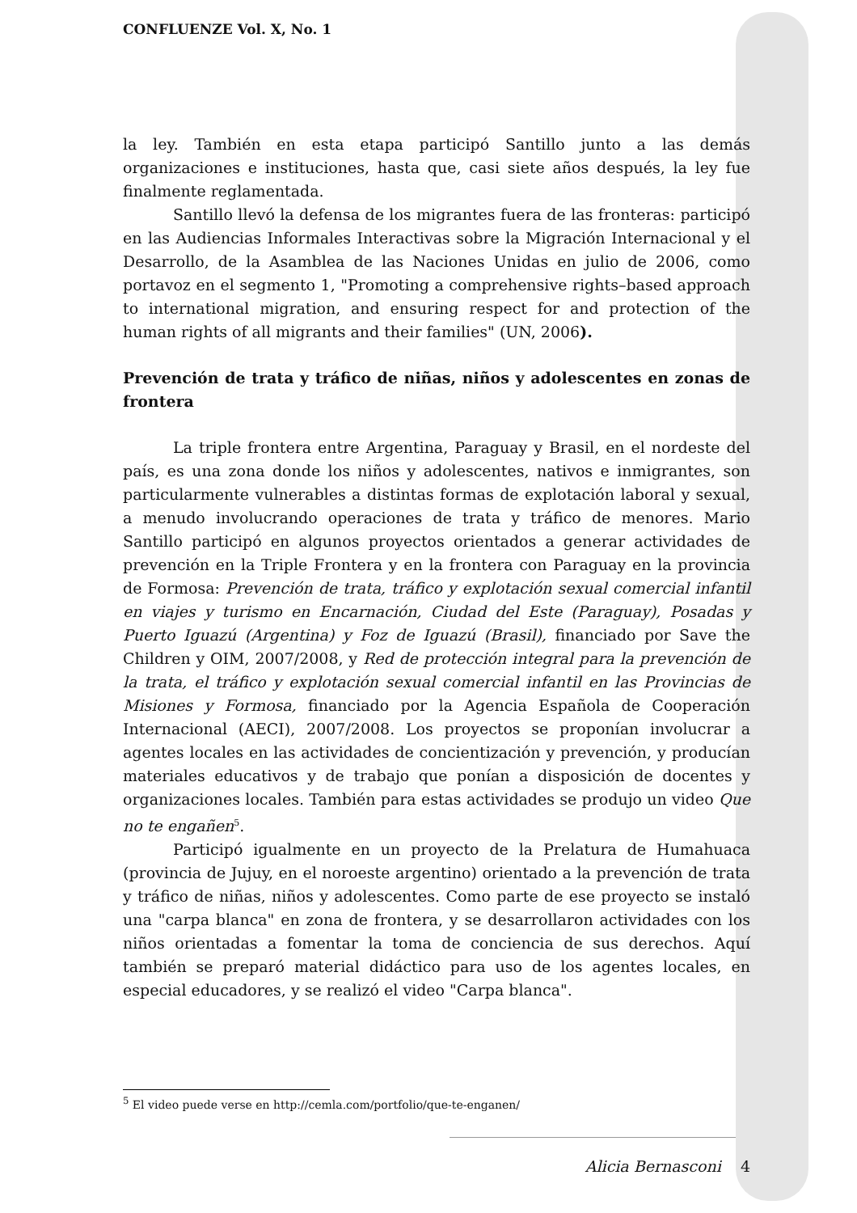CONFLUENZE Vol. X, No. 1
la ley. También en esta etapa participó Santillo junto a las demás organizaciones e instituciones, hasta que, casi siete años después, la ley fue finalmente reglamentada.
Santillo llevó la defensa de los migrantes fuera de las fronteras: participó en las Audiencias Informales Interactivas sobre la Migración Internacional y el Desarrollo, de la Asamblea de las Naciones Unidas en julio de 2006, como portavoz en el segmento 1, "Promoting a comprehensive rights–based approach to international migration, and ensuring respect for and protection of the human rights of all migrants and their families" (UN, 2006).
Prevención de trata y tráfico de niñas, niños y adolescentes en zonas de frontera
La triple frontera entre Argentina, Paraguay y Brasil, en el nordeste del país, es una zona donde los niños y adolescentes, nativos e inmigrantes, son particularmente vulnerables a distintas formas de explotación laboral y sexual, a menudo involucrando operaciones de trata y tráfico de menores. Mario Santillo participó en algunos proyectos orientados a generar actividades de prevención en la Triple Frontera y en la frontera con Paraguay en la provincia de Formosa: Prevención de trata, tráfico y explotación sexual comercial infantil en viajes y turismo en Encarnación, Ciudad del Este (Paraguay), Posadas y Puerto Iguazú (Argentina) y Foz de Iguazú (Brasil), financiado por Save the Children y OIM, 2007/2008, y Red de protección integral para la prevención de la trata, el tráfico y explotación sexual comercial infantil en las Provincias de Misiones y Formosa, financiado por la Agencia Española de Cooperación Internacional (AECI), 2007/2008. Los proyectos se proponían involucrar a agentes locales en las actividades de concientización y prevención, y producían materiales educativos y de trabajo que ponían a disposición de docentes y organizaciones locales. También para estas actividades se produjo un video Que no te engañen<sup>5</sup>.
Participó igualmente en un proyecto de la Prelatura de Humahuaca (provincia de Jujuy, en el noroeste argentino) orientado a la prevención de trata y tráfico de niñas, niños y adolescentes. Como parte de ese proyecto se instaló una "carpa blanca" en zona de frontera, y se desarrollaron actividades con los niños orientadas a fomentar la toma de conciencia de sus derechos. Aquí también se preparó material didáctico para uso de los agentes locales, en especial educadores, y se realizó el video "Carpa blanca".
<sup>5</sup> El video puede verse en http://cemla.com/portfolio/que-te-enganen/
Alicia Bernasconi 4